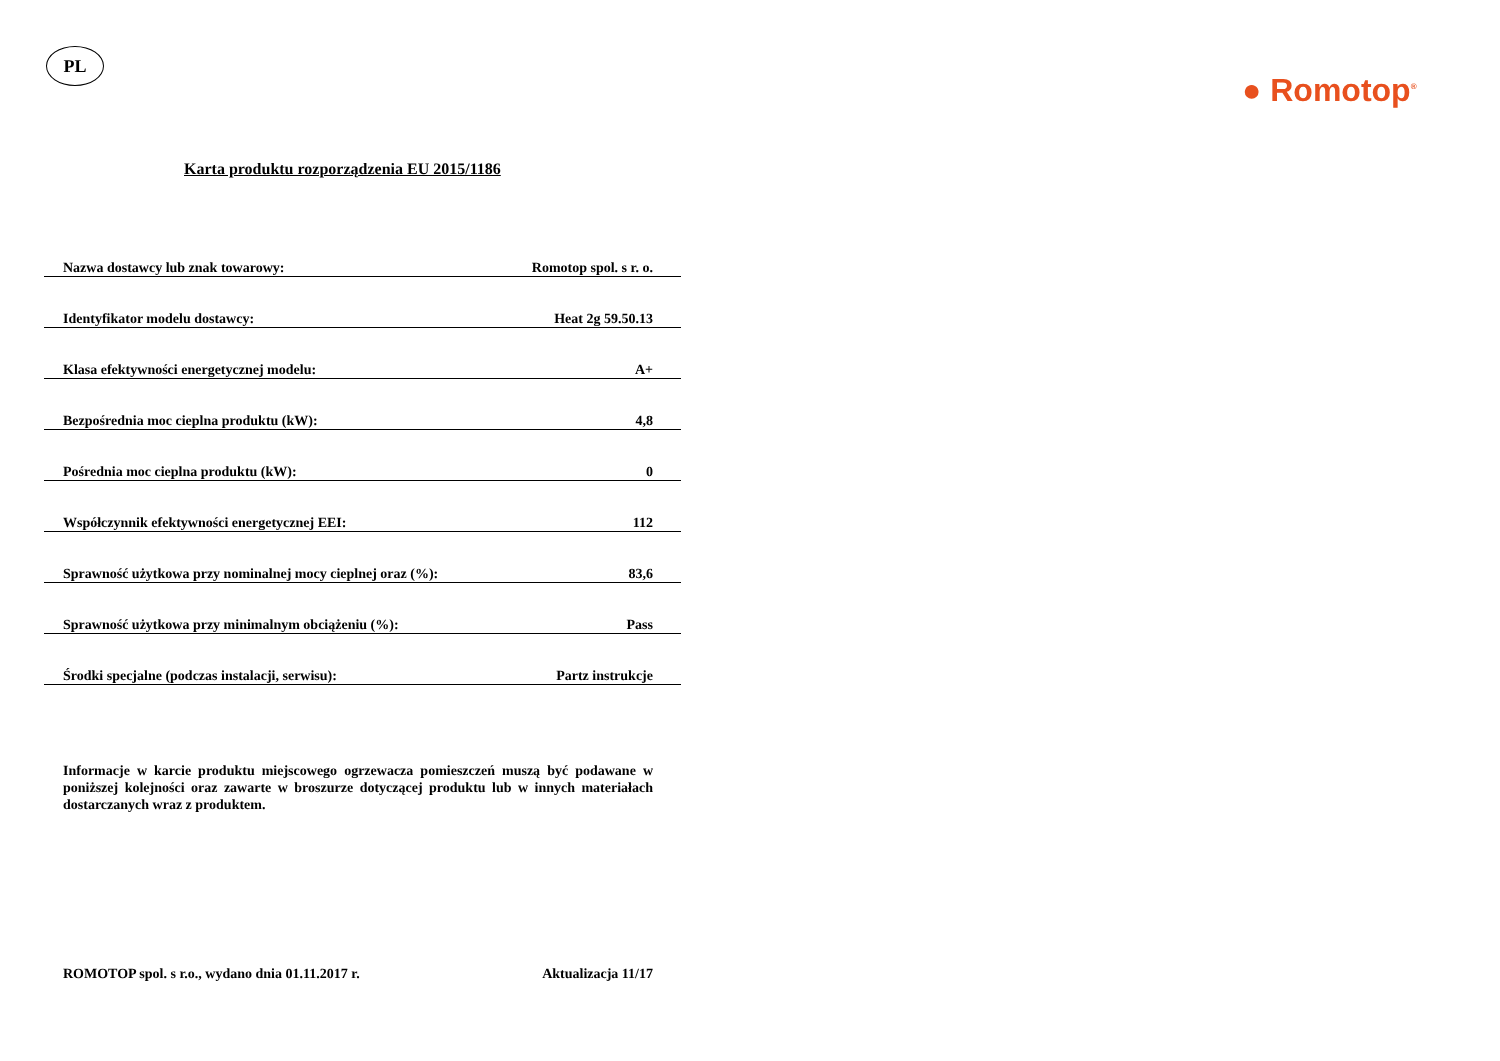PL
● Romotop<sup>®</sup>
Karta produktu rozporządzenia EU 2015/1186
| Nazwa dostawcy lub znak towarowy: | Romotop spol. s r. o. |
| Identyfikator modelu dostawcy: | Heat 2g 59.50.13 |
| Klasa efektywności energetycznej modelu: | A+ |
| Bezpośrednia moc cieplna produktu (kW): | 4,8 |
| Pośrednia moc cieplna produktu (kW): | 0 |
| Współczynnik efektywności energetycznej EEI: | 112 |
| Sprawność użytkowa przy nominalnej mocy cieplnej oraz (%): | 83,6 |
| Sprawność użytkowa przy minimalnym obciążeniu (%): | Pass |
| Środki specjalne (podczas instalacji, serwisu): | Partz instrukcje |
Informacje w karcie produktu miejscowego ogrzewacza pomieszczeń muszą być podawane w poniższej kolejności oraz zawarte w broszurze dotyczącej produktu lub w innych materiałach dostarczanych wraz z produktem.
ROMOTOP spol. s r.o., wydano dnia 01.11.2017 r. Aktualizacja 11/17